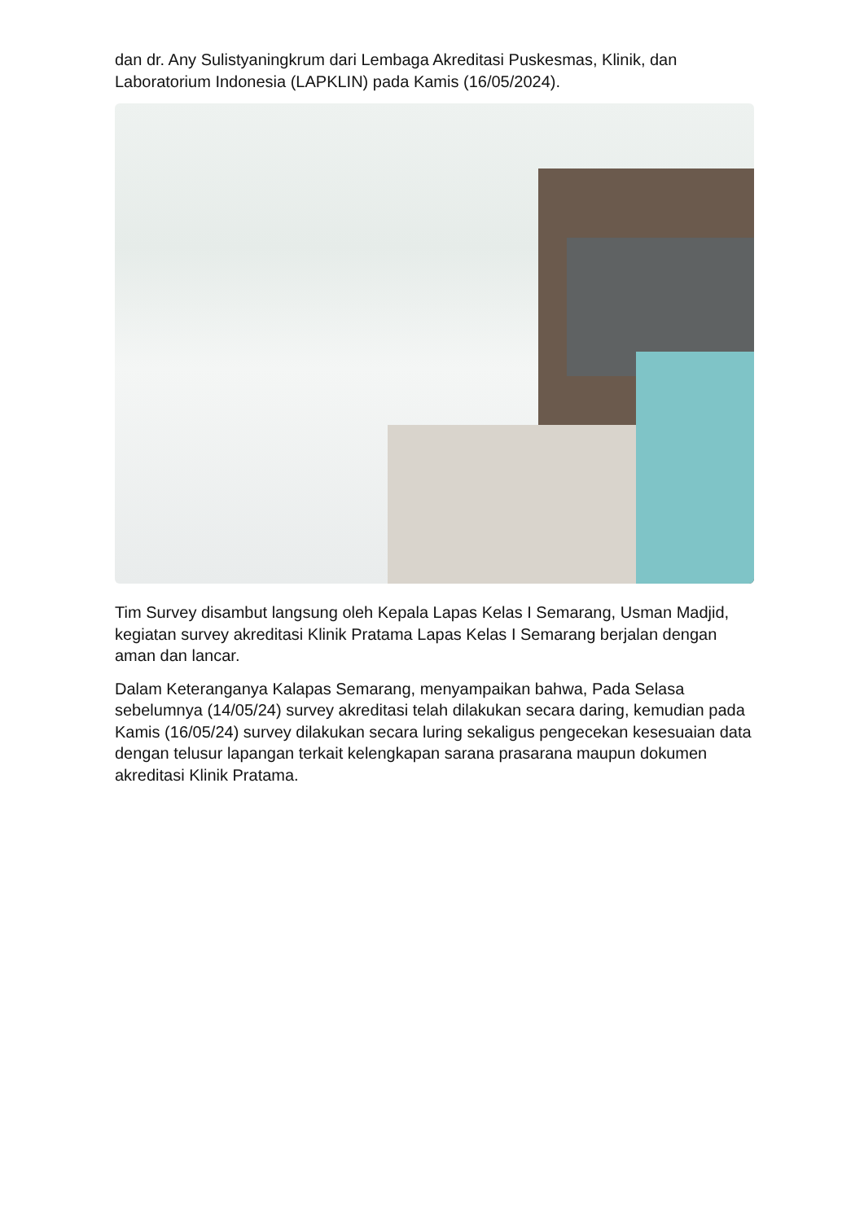dan dr. Any Sulistyaningkrum dari Lembaga Akreditasi Puskesmas, Klinik, dan Laboratorium Indonesia (LAPKLIN) pada Kamis (16/05/2024).
Tim Survey disambut langsung oleh Kepala Lapas Kelas I Semarang, Usman Madjid, kegiatan survey akreditasi Klinik Pratama Lapas Kelas I Semarang berjalan dengan aman dan lancar.
Dalam Keteranganya Kalapas Semarang, menyampaikan bahwa, Pada Selasa sebelumnya (14/05/24) survey akreditasi telah dilakukan secara daring, kemudian pada Kamis (16/05/24) survey dilakukan secara luring sekaligus pengecekan kesesuaian data dengan telusur lapangan terkait kelengkapan sarana prasarana maupun dokumen akreditasi Klinik Pratama.